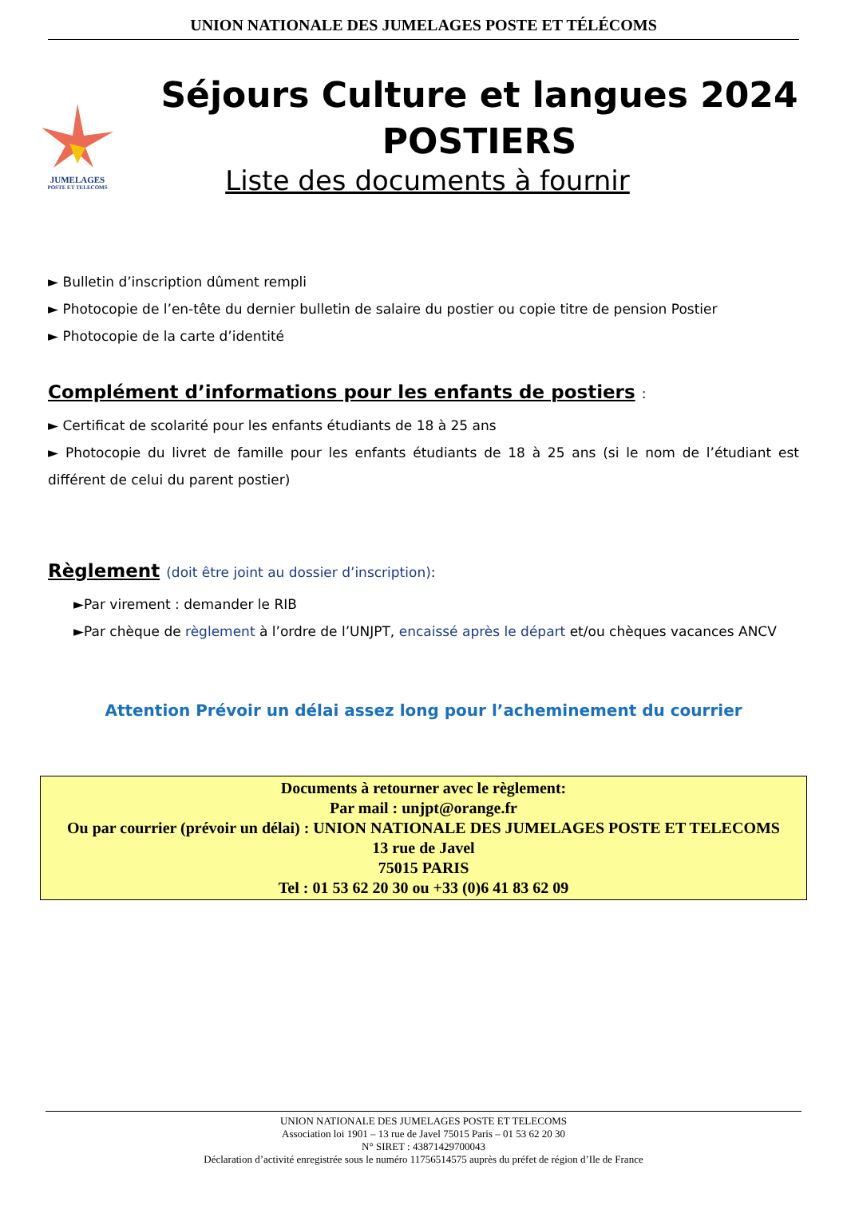UNION NATIONALE DES JUMELAGES POSTE ET TÉLÉCOMS
JUMELAGES
POSTE ET TELECOMS
Séjours Culture et langues 2024
POSTIERS
Liste des documents à fournir
► Bulletin d’inscription dûment rempli
► Photocopie de l’en-tête du dernier bulletin de salaire du postier ou copie titre de pension Postier
► Photocopie de la carte d’identité
Complément d’informations pour les enfants de postiers :
► Certificat de scolarité pour les enfants étudiants de 18 à 25 ans
► Photocopie du livret de famille pour les enfants étudiants de 18 à 25 ans (si le nom de l’étudiant est différent de celui du parent postier)
Règlement (doit être joint au dossier d’inscription):
►Par virement : demander le RIB
►Par chèque de règlement à l’ordre de l’UNJPT, encaissé après le départ et/ou chèques vacances ANCV
Attention Prévoir un délai assez long pour l’acheminement du courrier
Documents à retourner avec le règlement:
Par mail : unjpt@orange.fr
Ou par courrier (prévoir un délai) : UNION NATIONALE DES JUMELAGES POSTE ET TELECOMS
13 rue de Javel
75015 PARIS
Tel : 01 53 62 20 30 ou +33 (0)6 41 83 62 09
UNION NATIONALE DES JUMELAGES POSTE ET TELECOMS
Association loi 1901 – 13 rue de Javel 75015 Paris – 01 53 62 20 30
N° SIRET : 43871429700043
Déclaration d’activité enregistrée sous le numéro 11756514575 auprès du préfet de région d’Ile de France